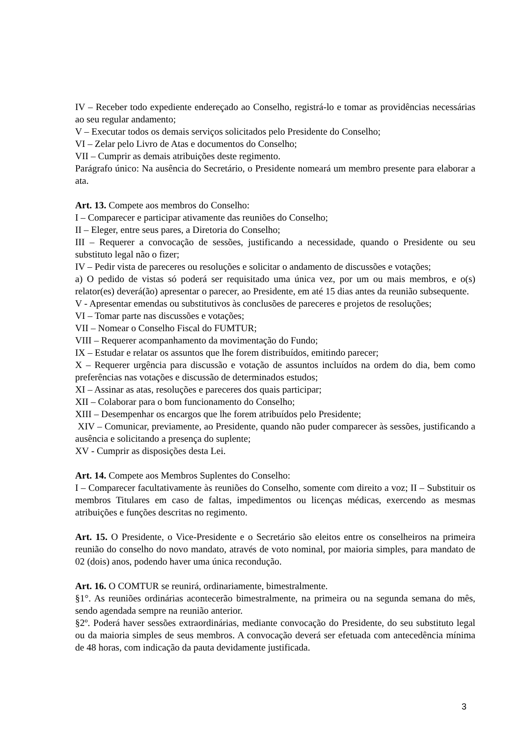IV – Receber todo expediente endereçado ao Conselho, registrá-lo e tomar as providências necessárias ao seu regular andamento;
V – Executar todos os demais serviços solicitados pelo Presidente do Conselho;
VI – Zelar pelo Livro de Atas e documentos do Conselho;
VII – Cumprir as demais atribuições deste regimento.
Parágrafo único: Na ausência do Secretário, o Presidente nomeará um membro presente para elaborar a ata.
Art. 13. Compete aos membros do Conselho:
I – Comparecer e participar ativamente das reuniões do Conselho;
II – Eleger, entre seus pares, a Diretoria do Conselho;
III – Requerer a convocação de sessões, justificando a necessidade, quando o Presidente ou seu substituto legal não o fizer;
IV – Pedir vista de pareceres ou resoluções e solicitar o andamento de discussões e votações;
a) O pedido de vistas só poderá ser requisitado uma única vez, por um ou mais membros, e o(s) relator(es) deverá(ão) apresentar o parecer, ao Presidente, em até 15 dias antes da reunião subsequente.
V - Apresentar emendas ou substitutivos às conclusões de pareceres e projetos de resoluções;
VI – Tomar parte nas discussões e votações;
VII – Nomear o Conselho Fiscal do FUMTUR;
VIII – Requerer acompanhamento da movimentação do Fundo;
IX – Estudar e relatar os assuntos que lhe forem distribuídos, emitindo parecer;
X – Requerer urgência para discussão e votação de assuntos incluídos na ordem do dia, bem como preferências nas votações e discussão de determinados estudos;
XI – Assinar as atas, resoluções e pareceres dos quais participar;
XII – Colaborar para o bom funcionamento do Conselho;
XIII – Desempenhar os encargos que lhe forem atribuídos pelo Presidente;
XIV – Comunicar, previamente, ao Presidente, quando não puder comparecer às sessões, justificando a ausência e solicitando a presença do suplente;
XV - Cumprir as disposições desta Lei.
Art. 14. Compete aos Membros Suplentes do Conselho:
I – Comparecer facultativamente às reuniões do Conselho, somente com direito a voz; II – Substituir os membros Titulares em caso de faltas, impedimentos ou licenças médicas, exercendo as mesmas atribuições e funções descritas no regimento.
Art. 15. O Presidente, o Vice-Presidente e o Secretário são eleitos entre os conselheiros na primeira reunião do conselho do novo mandato, através de voto nominal, por maioria simples, para mandato de 02 (dois) anos, podendo haver uma única recondução.
Art. 16. O COMTUR se reunirá, ordinariamente, bimestralmente.
§1°. As reuniões ordinárias acontecerão bimestralmente, na primeira ou na segunda semana do mês, sendo agendada sempre na reunião anterior.
§2º. Poderá haver sessões extraordinárias, mediante convocação do Presidente, do seu substituto legal ou da maioria simples de seus membros. A convocação deverá ser efetuada com antecedência mínima de 48 horas, com indicação da pauta devidamente justificada.
3